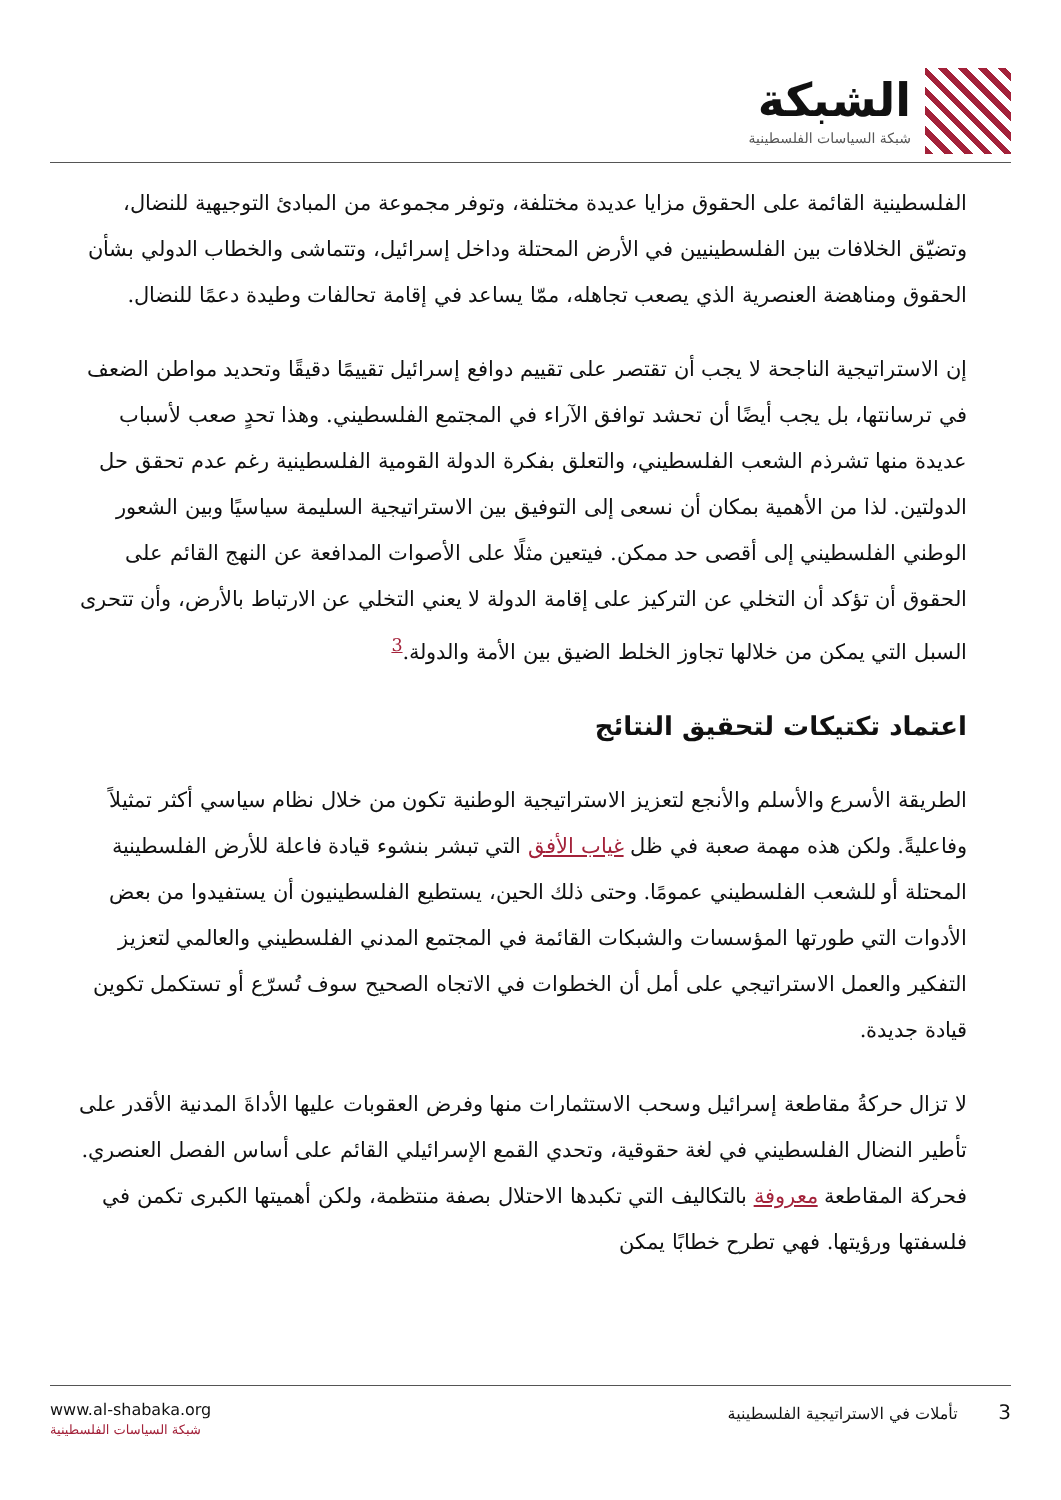الشبكة
شبكة السياسات الفلسطينية
الفلسطينية القائمة على الحقوق مزايا عديدة مختلفة، وتوفر مجموعة من المبادئ التوجيهية للنضال، وتضيّق الخلافات بين الفلسطينيين في الأرض المحتلة وداخل إسرائيل، وتتماشى والخطاب الدولي بشأن الحقوق ومناهضة العنصرية الذي يصعب تجاهله، ممّا يساعد في إقامة تحالفات وطيدة دعمًا للنضال.
إن الاستراتيجية الناجحة لا يجب أن تقتصر على تقييم دوافع إسرائيل تقييمًا دقيقًا وتحديد مواطن الضعف في ترسانتها، بل يجب أيضًا أن تحشد توافق الآراء في المجتمع الفلسطيني. وهذا تحدٍ صعب لأسباب عديدة منها تشرذم الشعب الفلسطيني، والتعلق بفكرة الدولة القومية الفلسطينية رغم عدم تحقق حل الدولتين. لذا من الأهمية بمكان أن نسعى إلى التوفيق بين الاستراتيجية السليمة سياسيًا وبين الشعور الوطني الفلسطيني إلى أقصى حد ممكن. فيتعين مثلًا على الأصوات المدافعة عن النهج القائم على الحقوق أن تؤكد أن التخلي عن التركيز على إقامة الدولة لا يعني التخلي عن الارتباط بالأرض، وأن تتحرى السبل التي يمكن من خلالها تجاوز الخلط الضيق بين الأمة والدولة.<sup>3</sup>
اعتماد تكتيكات لتحقيق النتائج
الطريقة الأسرع والأسلم والأنجع لتعزيز الاستراتيجية الوطنية تكون من خلال نظام سياسي أكثر تمثيلاً وفاعليةً. ولكن هذه مهمة صعبة في ظل غياب الأفق التي تبشر بنشوء قيادة فاعلة للأرض الفلسطينية المحتلة أو للشعب الفلسطيني عمومًا. وحتى ذلك الحين، يستطيع الفلسطينيون أن يستفيدوا من بعض الأدوات التي طورتها المؤسسات والشبكات القائمة في المجتمع المدني الفلسطيني والعالمي لتعزيز التفكير والعمل الاستراتيجي على أمل أن الخطوات في الاتجاه الصحيح سوف تُسرّع أو تستكمل تكوين قيادة جديدة.
لا تزال حركةُ مقاطعة إسرائيل وسحب الاستثمارات منها وفرض العقوبات عليها الأداةَ المدنية الأقدر على تأطير النضال الفلسطيني في لغة حقوقية، وتحدي القمع الإسرائيلي القائم على أساس الفصل العنصري. فحركة المقاطعة معروفة بالتكاليف التي تكبدها الاحتلال بصفة منتظمة، ولكن أهميتها الكبرى تكمن في فلسفتها ورؤيتها. فهي تطرح خطابًا يمكن
www.al-shabaka.org
شبكة السياسات الفلسطينية
3 تأملات في الاستراتيجية الفلسطينية